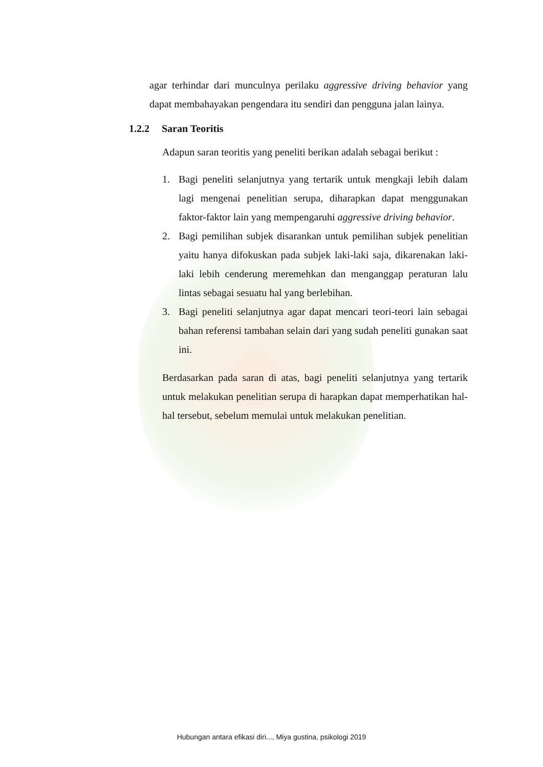agar terhindar dari munculnya perilaku aggressive driving behavior yang dapat membahayakan pengendara itu sendiri dan pengguna jalan lainya.
1.2.2 Saran Teoritis
Adapun saran teoritis yang peneliti berikan adalah sebagai berikut :
1. Bagi peneliti selanjutnya yang tertarik untuk mengkaji lebih dalam lagi mengenai penelitian serupa, diharapkan dapat menggunakan faktor-faktor lain yang mempengaruhi aggressive driving behavior.
2. Bagi pemilihan subjek disarankan untuk pemilihan subjek penelitian yaitu hanya difokuskan pada subjek laki-laki saja, dikarenakan laki-laki lebih cenderung meremehkan dan menganggap peraturan lalu lintas sebagai sesuatu hal yang berlebihan.
3. Bagi peneliti selanjutnya agar dapat mencari teori-teori lain sebagai bahan referensi tambahan selain dari yang sudah peneliti gunakan saat ini.
Berdasarkan pada saran di atas, bagi peneliti selanjutnya yang tertarik untuk melakukan penelitian serupa di harapkan dapat memperhatikan hal-hal tersebut, sebelum memulai untuk melakukan penelitian.
Hubungan antara efikasi diri..., Miya gustina, psikologi 2019